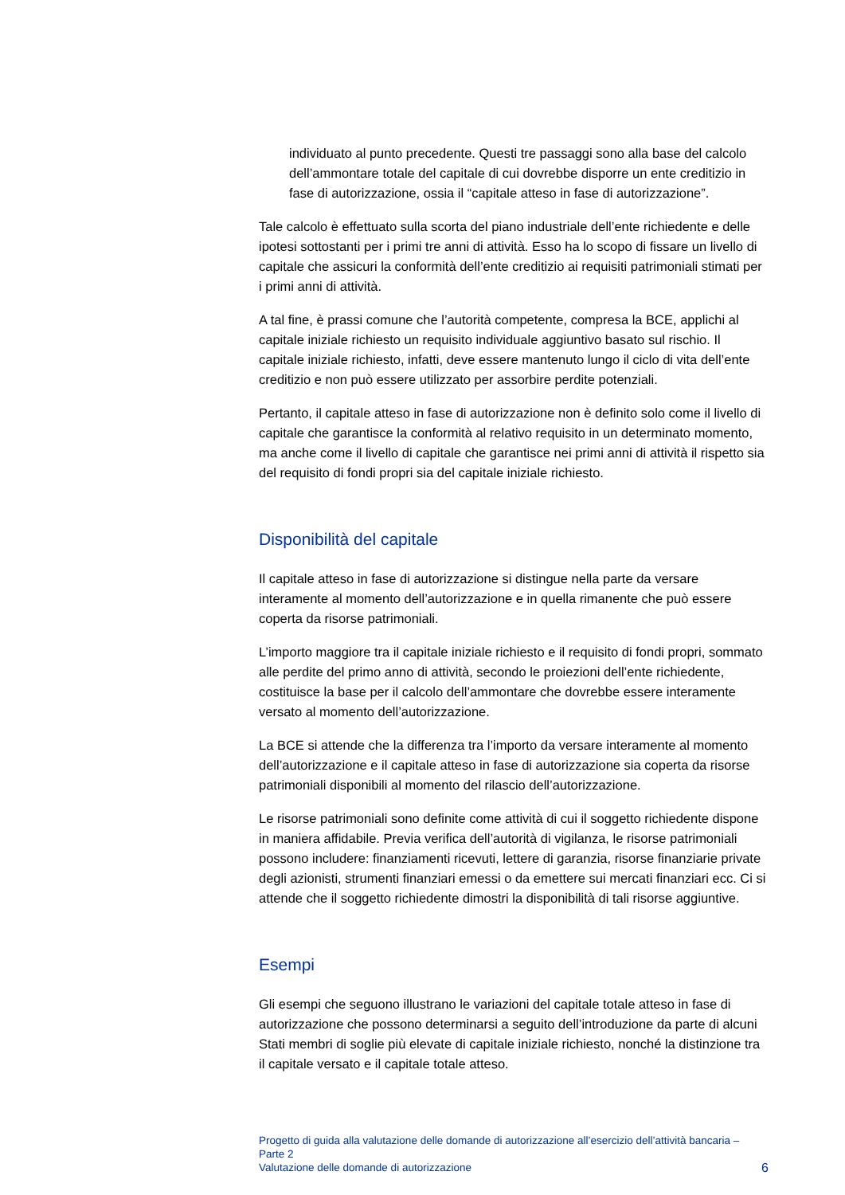individuato al punto precedente. Questi tre passaggi sono alla base del calcolo dell’ammontare totale del capitale di cui dovrebbe disporre un ente creditizio in fase di autorizzazione, ossia il “capitale atteso in fase di autorizzazione”.
Tale calcolo è effettuato sulla scorta del piano industriale dell’ente richiedente e delle ipotesi sottostanti per i primi tre anni di attività. Esso ha lo scopo di fissare un livello di capitale che assicuri la conformità dell’ente creditizio ai requisiti patrimoniali stimati per i primi anni di attività.
A tal fine, è prassi comune che l’autorità competente, compresa la BCE, applichi al capitale iniziale richiesto un requisito individuale aggiuntivo basato sul rischio. Il capitale iniziale richiesto, infatti, deve essere mantenuto lungo il ciclo di vita dell’ente creditizio e non può essere utilizzato per assorbire perdite potenziali.
Pertanto, il capitale atteso in fase di autorizzazione non è definito solo come il livello di capitale che garantisce la conformità al relativo requisito in un determinato momento, ma anche come il livello di capitale che garantisce nei primi anni di attività il rispetto sia del requisito di fondi propri sia del capitale iniziale richiesto.
Disponibilità del capitale
Il capitale atteso in fase di autorizzazione si distingue nella parte da versare interamente al momento dell’autorizzazione e in quella rimanente che può essere coperta da risorse patrimoniali.
L’importo maggiore tra il capitale iniziale richiesto e il requisito di fondi propri, sommato alle perdite del primo anno di attività, secondo le proiezioni dell’ente richiedente, costituisce la base per il calcolo dell’ammontare che dovrebbe essere interamente versato al momento dell’autorizzazione.
La BCE si attende che la differenza tra l’importo da versare interamente al momento dell’autorizzazione e il capitale atteso in fase di autorizzazione sia coperta da risorse patrimoniali disponibili al momento del rilascio dell’autorizzazione.
Le risorse patrimoniali sono definite come attività di cui il soggetto richiedente dispone in maniera affidabile. Previa verifica dell’autorità di vigilanza, le risorse patrimoniali possono includere: finanziamenti ricevuti, lettere di garanzia, risorse finanziarie private degli azionisti, strumenti finanziari emessi o da emettere sui mercati finanziari ecc. Ci si attende che il soggetto richiedente dimostri la disponibilità di tali risorse aggiuntive.
Esempi
Gli esempi che seguono illustrano le variazioni del capitale totale atteso in fase di autorizzazione che possono determinarsi a seguito dell’introduzione da parte di alcuni Stati membri di soglie più elevate di capitale iniziale richiesto, nonché la distinzione tra il capitale versato e il capitale totale atteso.
Progetto di guida alla valutazione delle domande di autorizzazione all’esercizio dell’attività bancaria – Parte 2
Valutazione delle domande di autorizzazione
6